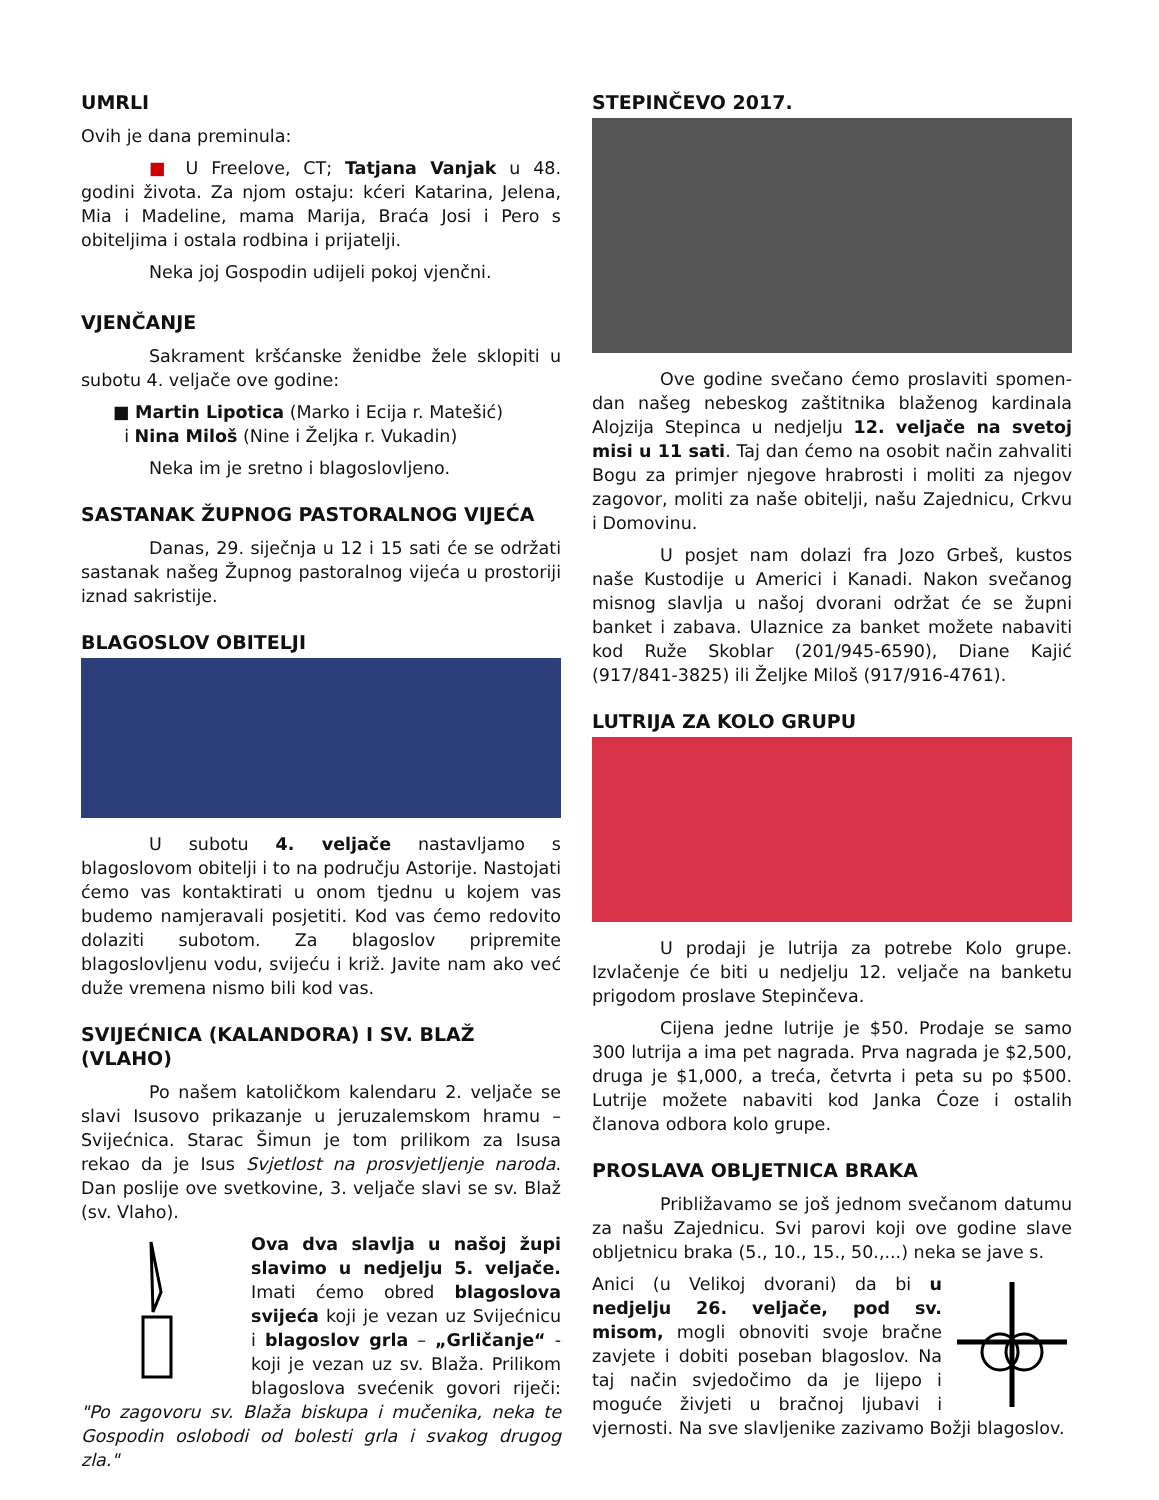UMRLI
Ovih je dana preminula:
■ U Freelove, CT; Tatjana Vanjak u 48. godini života. Za njom ostaju: kćeri Katarina, Jelena, Mia i Madeline, mama Marija, Braća Josi i Pero s obiteljima i ostala rodbina i prijatelji.
Neka joj Gospodin udijeli pokoj vjenčni.
VJENČANJE
Sakrament kršćanske ženidbe žele sklopiti u subotu 4. veljače ove godine:
■ Martin Lipotica (Marko i Ecija r. Matešić)
i Nina Miloš (Nine i Željka r. Vukadin)
Neka im je sretno i blagoslovljeno.
SASTANAK ŽUPNOG PASTORALNOG VIJEĆA
Danas, 29. siječnja u 12 i 15 sati će se održati sastanak našeg Župnog pastoralnog vijeća u prostoriji iznad sakristije.
BLAGOSLOV OBITELJI
U subotu 4. veljače nastavljamo s blagoslovom obitelji i to na području Astorije. Nastojati ćemo vas kontaktirati u onom tjednu u kojem vas budemo namjeravali posjetiti. Kod vas ćemo redovito dolaziti subotom. Za blagoslov pripremite blagoslovljenu vodu, svijeću i križ. Javite nam ako već duže vremena nismo bili kod vas.
SVIJEĆNICA (KALANDORA) I SV. BLAŽ (VLAHO)
Po našem katoličkom kalendaru 2. veljače se slavi Isusovo prikazanje u jeruzalemskom hramu – Svijećnica. Starac Šimun je tom prilikom za Isusa rekao da je Isus Svjetlost na prosvjetljenje naroda. Dan poslije ove svetkovine, 3. veljače slavi se sv. Blaž (sv. Vlaho).
Ova dva slavlja u našoj župi slavimo u nedjelju 5. veljače. Imati ćemo obred blagoslova svijeća koji je vezan uz Svijećnicu i blagoslov grla – „Grličanje“ - koji je vezan uz sv. Blaža. Prilikom blagoslova svećenik govori riječi: "Po zagovoru sv. Blaža biskupa i mučenika, neka te Gospodin oslobodi od bolesti grla i svakog drugog zla."
STEPINČEVO 2017.
Ove godine svečano ćemo proslaviti spomen-dan našeg nebeskog zaštitnika blaženog kardinala Alojzija Stepinca u nedjelju 12. veljače na svetoj misi u 11 sati. Taj dan ćemo na osobit način zahvaliti Bogu za primjer njegove hrabrosti i moliti za njegov zagovor, moliti za naše obitelji, našu Zajednicu, Crkvu i Domovinu.
U posjet nam dolazi fra Jozo Grbeš, kustos naše Kustodije u Americi i Kanadi. Nakon svečanog misnog slavlja u našoj dvorani održat će se župni banket i zabava. Ulaznice za banket možete nabaviti kod Ruže Skoblar (201/945-6590), Diane Kajić (917/841-3825) ili Željke Miloš (917/916-4761).
LUTRIJA ZA KOLO GRUPU
U prodaji je lutrija za potrebe Kolo grupe. Izvlačenje će biti u nedjelju 12. veljače na banketu prigodom proslave Stepinčeva.
Cijena jedne lutrije je $50. Prodaje se samo 300 lutrija a ima pet nagrada. Prva nagrada je $2,500, druga je $1,000, a treća, četvrta i peta su po $500. Lutrije možete nabaviti kod Janka Ćoze i ostalih članova odbora kolo grupe.
PROSLAVA OBLJETNICA BRAKA
Približavamo se još jednom svečanom datumu za našu Zajednicu. Svi parovi koji ove godine slave obljetnicu braka (5., 10., 15., 50.,...) neka se jave s.
Anici (u Velikoj dvorani) da bi u nedjelju 26. veljače, pod sv. misom, mogli obnoviti svoje bračne zavjete i dobiti poseban blagoslov. Na taj način svjedočimo da je lijepo i moguće živjeti u bračnoj ljubavi i vjernosti. Na sve slavljenike zazivamo Božji blagoslov.